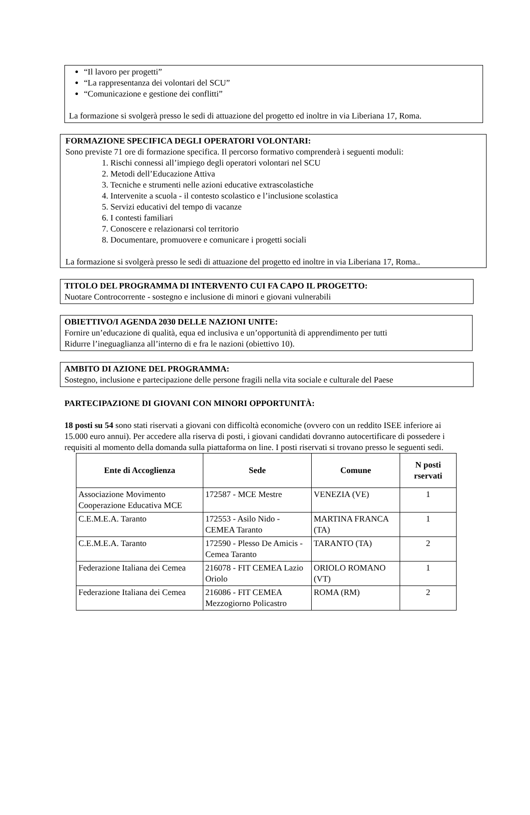“Il lavoro per progetti”
“La rappresentanza dei volontari del SCU”
“Comunicazione e gestione dei conflitti”
La formazione si svolgerà presso le sedi di attuazione del progetto ed inoltre in via Liberiana 17, Roma.
FORMAZIONE SPECIFICA DEGLI OPERATORI VOLONTARI:
Sono previste 71 ore di formazione specifica. Il percorso formativo comprenderà i seguenti moduli:
1. Rischi connessi all’impiego degli operatori volontari nel SCU
2. Metodi dell’Educazione Attiva
3. Tecniche e strumenti nelle azioni educative extrascolastiche
4. Intervenite a scuola - il contesto scolastico e l’inclusione scolastica
5. Servizi educativi del tempo di vacanze
6. I contesti familiari
7. Conoscere e relazionarsi col territorio
8. Documentare, promuovere e comunicare i progetti sociali
La formazione si svolgerà presso le sedi di attuazione del progetto ed inoltre in via Liberiana 17, Roma..
TITOLO DEL PROGRAMMA DI INTERVENTO CUI FA CAPO IL PROGETTO:
Nuotare Controcorrente - sostegno e inclusione di minori e giovani vulnerabili
OBIETTIVO/I AGENDA 2030 DELLE NAZIONI UNITE:
Fornire un’educazione di qualità, equa ed inclusiva e un’opportunità di apprendimento per tutti
Ridurre l’ineguaglianza all’interno di e fra le nazioni (obiettivo 10).
AMBITO DI AZIONE DEL PROGRAMMA:
Sostegno, inclusione e partecipazione delle persone fragili nella vita sociale e culturale del Paese
PARTECIPAZIONE DI GIOVANI CON MINORI OPPORTUNITÀ:
18 posti su 54 sono stati riservati a giovani con difficoltà economiche (ovvero con un reddito ISEE inferiore ai 15.000 euro annui). Per accedere alla riserva di posti, i giovani candidati dovranno autocertificare di possedere i requisiti al momento della domanda sulla piattaforma on line. I posti riservati si trovano presso le seguenti sedi.
| Ente di Accoglienza | Sede | Comune | N posti rservati |
| --- | --- | --- | --- |
| Associazione Movimento Cooperazione Educativa MCE | 172587 - MCE Mestre | VENEZIA (VE) | 1 |
| C.E.M.E.A. Taranto | 172553 - Asilo Nido - CEMEA Taranto | MARTINA FRANCA (TA) | 1 |
| C.E.M.E.A. Taranto | 172590 - Plesso De Amicis - Cemea Taranto | TARANTO (TA) | 2 |
| Federazione Italiana dei Cemea | 216078 - FIT CEMEA Lazio Oriolo | ORIOLO ROMANO (VT) | 1 |
| Federazione Italiana dei Cemea | 216086 - FIT CEMEA Mezzogiorno Policastro | ROMA (RM) | 2 |